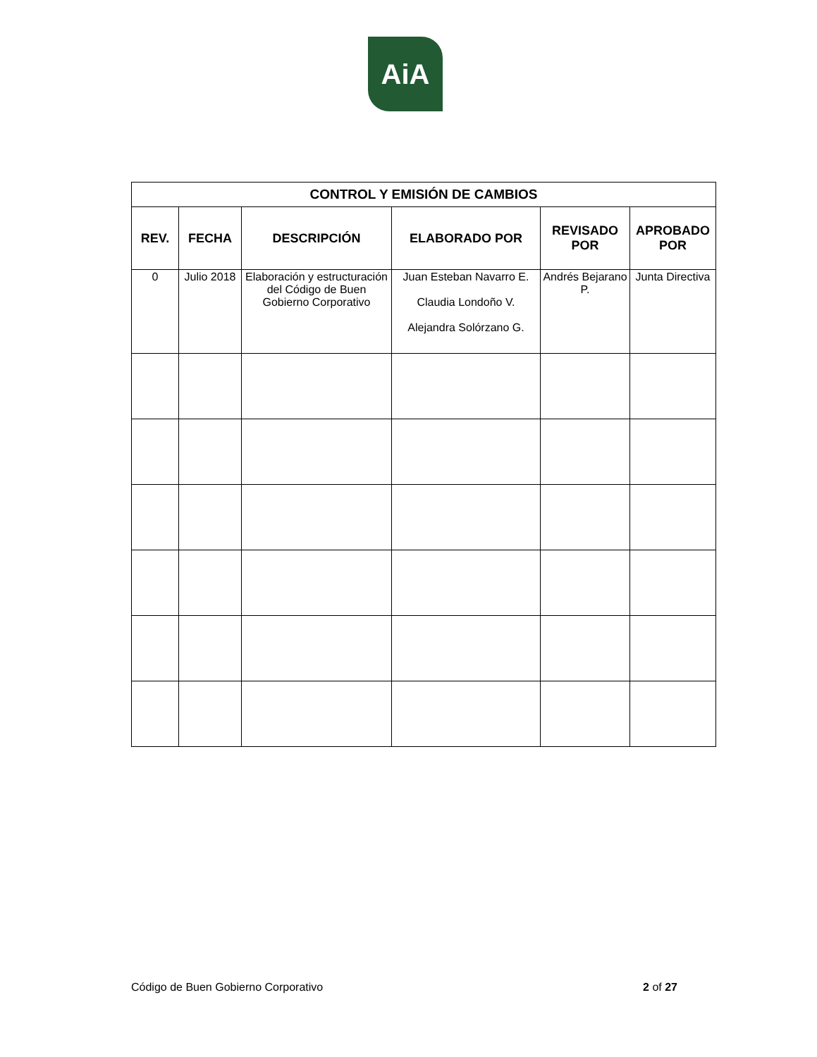AiA
| CONTROL Y EMISIÓN DE CAMBIOS | | | | | |
| --- | --- | --- | --- | --- | --- |
| REV. | FECHA | DESCRIPCIÓN | ELABORADO POR | REVISADO POR | APROBADO POR |
| 0 | Julio 2018 | Elaboración y estructuración del Código de Buen Gobierno Corporativo | Juan Esteban Navarro E. Claudia Londoño V. Alejandra Solórzano G. | Andrés Bejarano P. | Junta Directiva |
Código de Buen Gobierno Corporativo 2 of 27